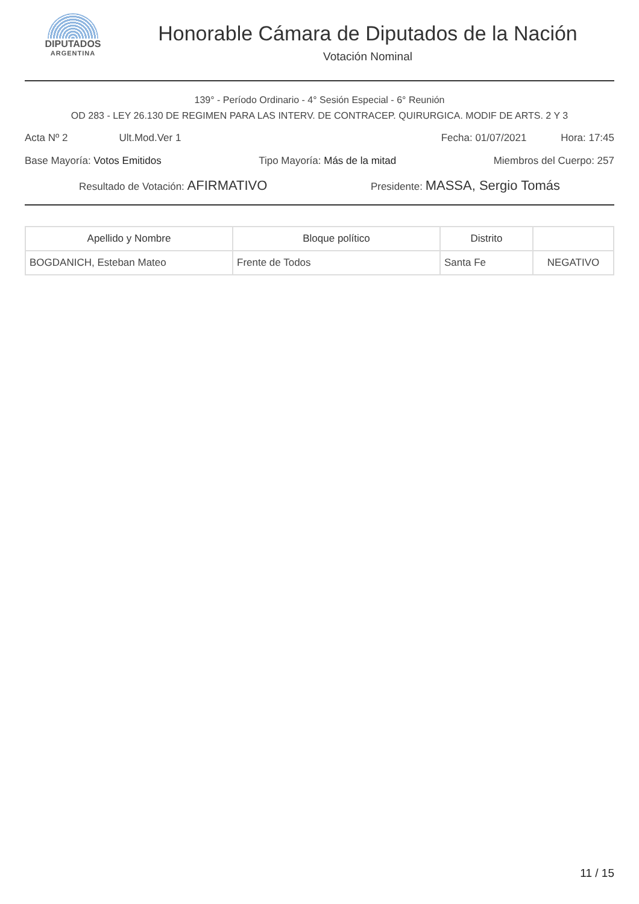DIPUTADOS
ARGENTINA
Honorable Cámara de Diputados de la Nación
Votación Nominal
139° - Período Ordinario - 4° Sesión Especial - 6° Reunión
OD 283 - LEY 26.130 DE REGIMEN PARA LAS INTERV. DE CONTRACEP. QUIRURGICA. MODIF DE ARTS. 2 Y 3
Acta Nº 2 Ult.Mod.Ver 1 Fecha: 01/07/2021 Hora: 17:45
Base Mayoría: Votos Emitidos Tipo Mayoría: Más de la mitad Miembros del Cuerpo: 257
Resultado de Votación: AFIRMATIVO Presidente: MASSA, Sergio Tomás
| Apellido y Nombre | Bloque político | Distrito | |
| --- | --- | --- | --- |
| BOGDANICH, Esteban Mateo | Frente de Todos | Santa Fe | NEGATIVO |
11 / 15